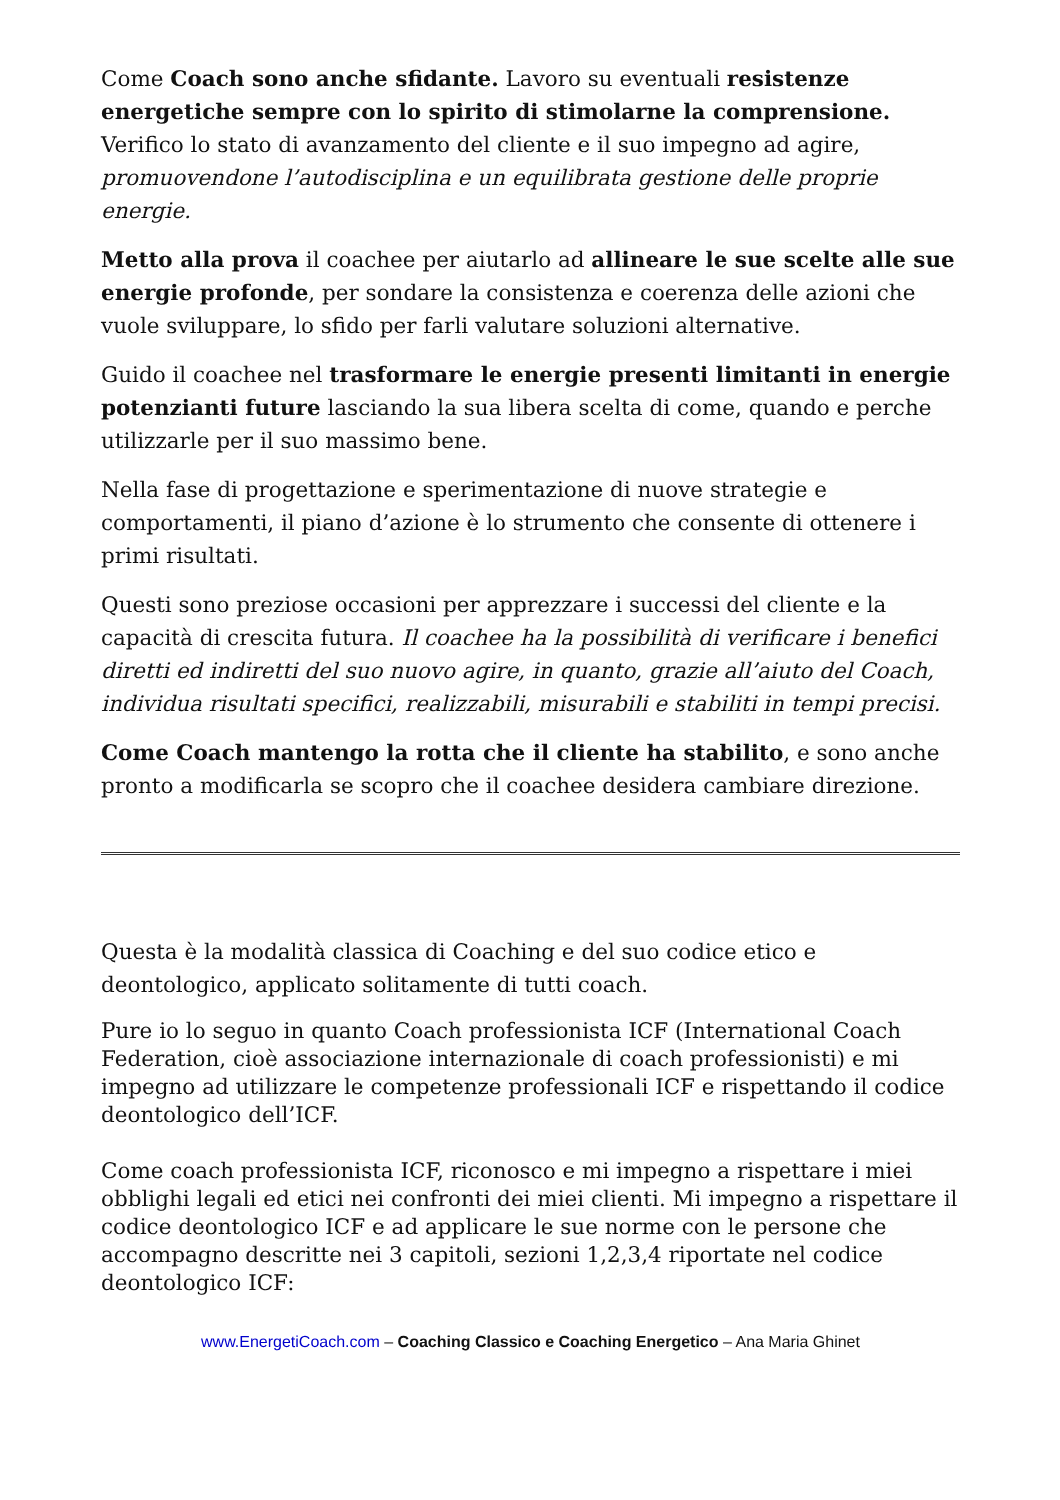Come Coach sono anche sfidante. Lavoro su eventuali resistenze energetiche sempre con lo spirito di stimolarne la comprensione. Verifico lo stato di avanzamento del cliente e il suo impegno ad agire, promuovendone l’autodisciplina e un equilibrata gestione delle proprie energie.
Metto alla prova il coachee per aiutarlo ad allineare le sue scelte alle sue energie profonde, per sondare la consistenza e coerenza delle azioni che vuole sviluppare, lo sfido per farli valutare soluzioni alternative.
Guido il coachee nel trasformare le energie presenti limitanti in energie potenzianti future lasciando la sua libera scelta di come, quando e perche utilizzarle per il suo massimo bene.
Nella fase di progettazione e sperimentazione di nuove strategie e comportamenti, il piano d’azione è lo strumento che consente di ottenere i primi risultati.
Questi sono preziose occasioni per apprezzare i successi del cliente e la capacità di crescita futura. Il coachee ha la possibilità di verificare i benefici diretti ed indiretti del suo nuovo agire, in quanto, grazie all’aiuto del Coach, individua risultati specifici, realizzabili, misurabili e stabiliti in tempi precisi.
Come Coach mantengo la rotta che il cliente ha stabilito, e sono anche pronto a modificarla se scopro che il coachee desidera cambiare direzione.
Questa è la modalità classica di Coaching e del suo codice etico e deontologico, applicato solitamente di tutti coach.
Pure io lo seguo in quanto Coach professionista ICF (International Coach Federation, cioè associazione internazionale di coach professionisti) e mi impegno ad utilizzare le competenze professionali ICF e rispettando il codice deontologico dell’ICF.
Come coach professionista ICF, riconosco e mi impegno a rispettare i miei obblighi legali ed etici nei confronti dei miei clienti. Mi impegno a rispettare il codice deontologico ICF e ad applicare le sue norme con le persone che accompagno descritte nei 3 capitoli, sezioni 1,2,3,4 riportate nel codice deontologico ICF:
www.EnergetiCoach.com – Coaching Classico e Coaching Energetico – Ana Maria Ghinet